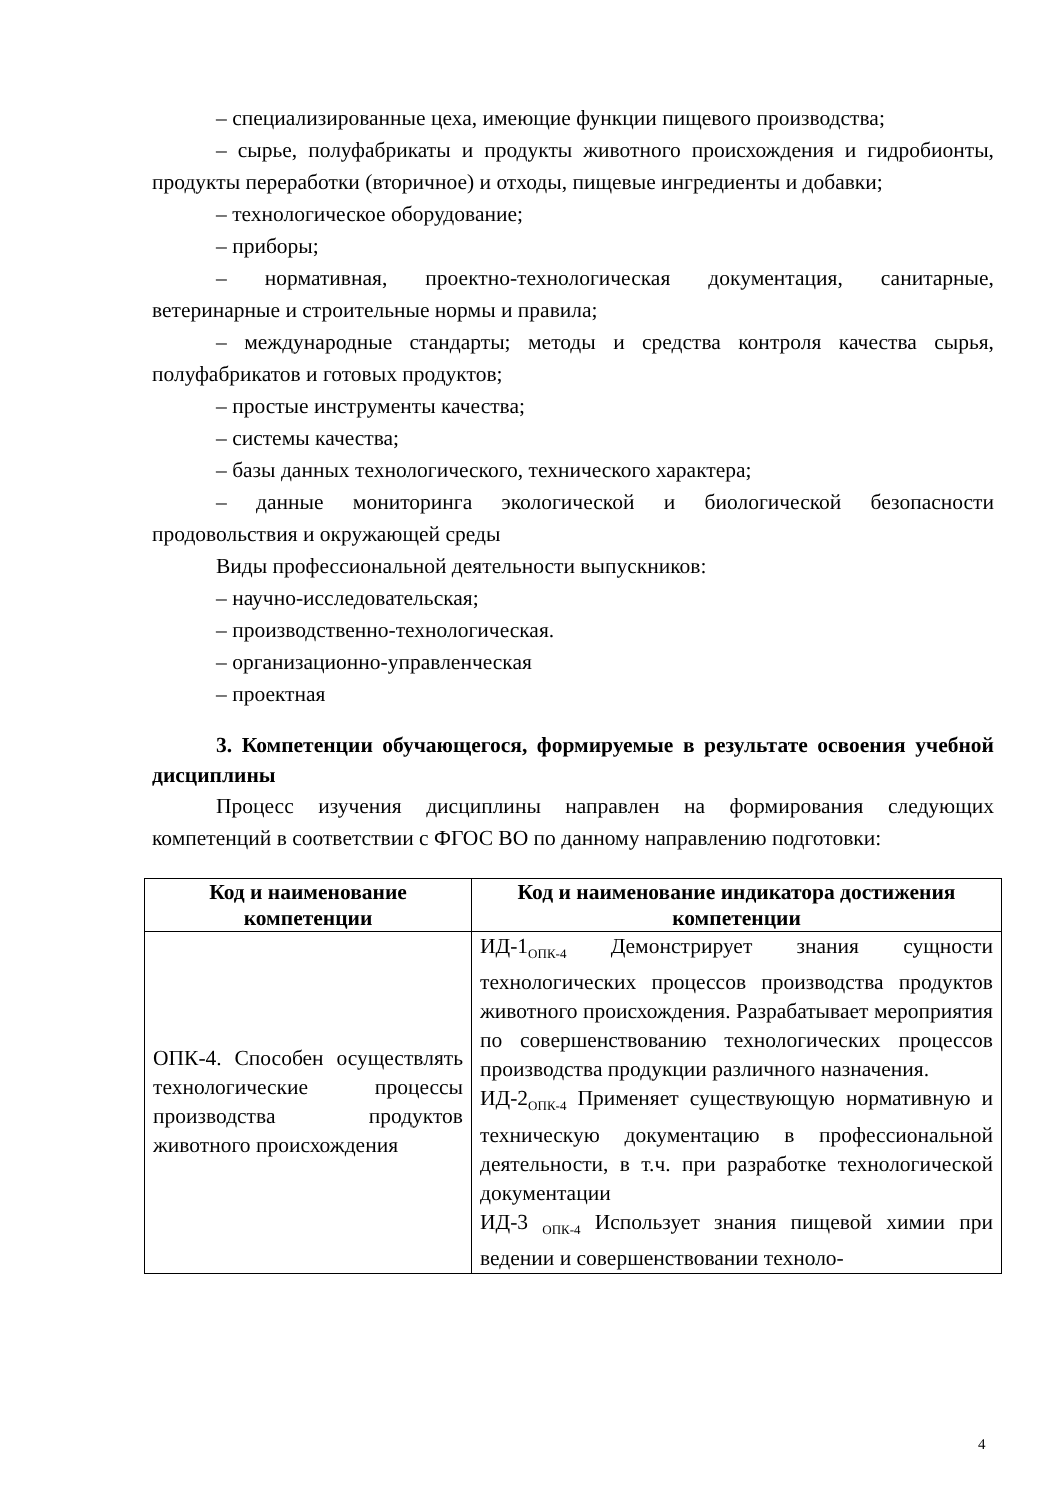– специализированные цеха, имеющие функции пищевого производства;
– сырье, полуфабрикаты и продукты животного происхождения и гидробионты, продукты переработки (вторичное) и отходы, пищевые ингредиенты и добавки;
– технологическое оборудование;
– приборы;
– нормативная, проектно-технологическая документация, санитарные, ветеринарные и строительные нормы и правила;
– международные стандарты; методы и средства контроля качества сырья, полуфабрикатов и готовых продуктов;
– простые инструменты качества;
– системы качества;
– базы данных технологического, технического характера;
– данные мониторинга экологической и биологической безопасности продовольствия и окружающей среды
Виды профессиональной деятельности выпускников:
– научно-исследовательская;
– производственно-технологическая.
– организационно-управленческая
– проектная
3. Компетенции обучающегося, формируемые в результате освоения учебной дисциплины
Процесс изучения дисциплины направлен на формирования следующих компетенций в соответствии с ФГОС ВО по данному направлению подготовки:
| Код и наименование компетенции | Код и наименование индикатора достижения компетенции |
| --- | --- |
| ОПК-4. Способен осуществлять технологические процессы производства продуктов животного происхождения | ИД-1<sub>ОПК-4</sub> Демонстрирует знания сущности технологических процессов производства продуктов животного происхождения. Разрабатывает мероприятия по совершенствованию технологических процессов производства продукции различного назначения. ИД-2<sub>ОПК-4</sub> Применяет существующую нормативную и техническую документацию в профессиональной деятельности, в т.ч. при разработке технологической документации ИД-3 <sub>ОПК-4</sub> Использует знания пищевой химии при ведении и совершенствовании техноло- |
4